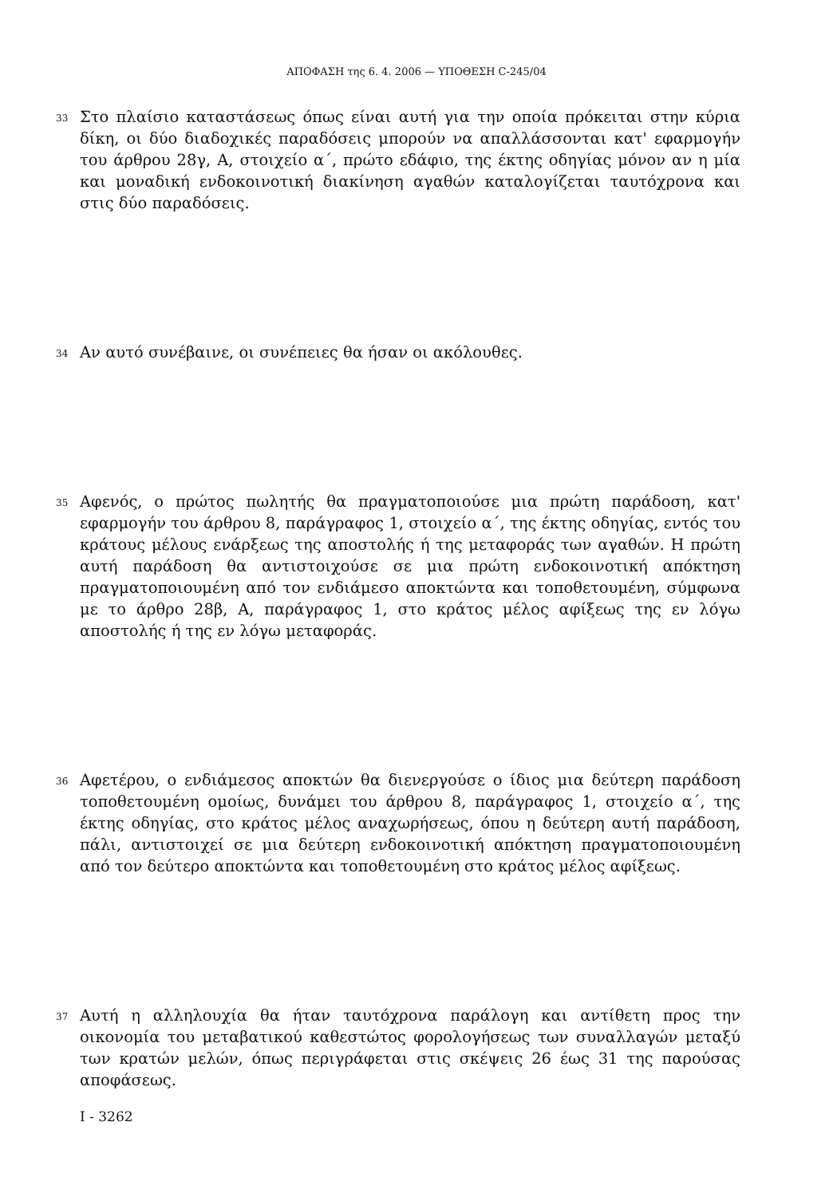ΑΠΟΦΑΣΗ της 6. 4. 2006 — ΥΠΟΘΕΣΗ C-245/04
33
Στο πλαίσιο καταστάσεως όπως είναι αυτή για την οποία πρόκειται στην κύρια δίκη, οι δύο διαδοχικές παραδόσεις μπορούν να απαλλάσσονται κατ' εφαρμογήν του άρθρου 28γ, Α, στοιχείο α΄, πρώτο εδάφιο, της έκτης οδηγίας μόνον αν η μία και μοναδική ενδοκοινοτική διακίνηση αγαθών καταλογίζεται ταυτόχρονα και στις δύο παραδόσεις.
34
Αν αυτό συνέβαινε, οι συνέπειες θα ήσαν οι ακόλουθες.
35
Αφενός, ο πρώτος πωλητής θα πραγματοποιούσε μια πρώτη παράδοση, κατ' εφαρμογήν του άρθρου 8, παράγραφος 1, στοιχείο α΄, της έκτης οδηγίας, εντός του κράτους μέλους ενάρξεως της αποστολής ή της μεταφοράς των αγαθών. Η πρώτη αυτή παράδοση θα αντιστοιχούσε σε μια πρώτη ενδοκοινοτική απόκτηση πραγματοποιουμένη από τον ενδιάμεσο αποκτώντα και τοποθετουμένη, σύμφωνα με το άρθρο 28β, Α, παράγραφος 1, στο κράτος μέλος αφίξεως της εν λόγω αποστολής ή της εν λόγω μεταφοράς.
36
Αφετέρου, ο ενδιάμεσος αποκτών θα διενεργούσε ο ίδιος μια δεύτερη παράδοση τοποθετουμένη ομοίως, δυνάμει του άρθρου 8, παράγραφος 1, στοιχείο α΄, της έκτης οδηγίας, στο κράτος μέλος αναχωρήσεως, όπου η δεύτερη αυτή παράδοση, πάλι, αντιστοιχεί σε μια δεύτερη ενδοκοινοτική απόκτηση πραγματοποιουμένη από τον δεύτερο αποκτώντα και τοποθετουμένη στο κράτος μέλος αφίξεως.
37
Αυτή η αλληλουχία θα ήταν ταυτόχρονα παράλογη και αντίθετη προς την οικονομία του μεταβατικού καθεστώτος φορολογήσεως των συναλλαγών μεταξύ των κρατών μελών, όπως περιγράφεται στις σκέψεις 26 έως 31 της παρούσας αποφάσεως.
I - 3262